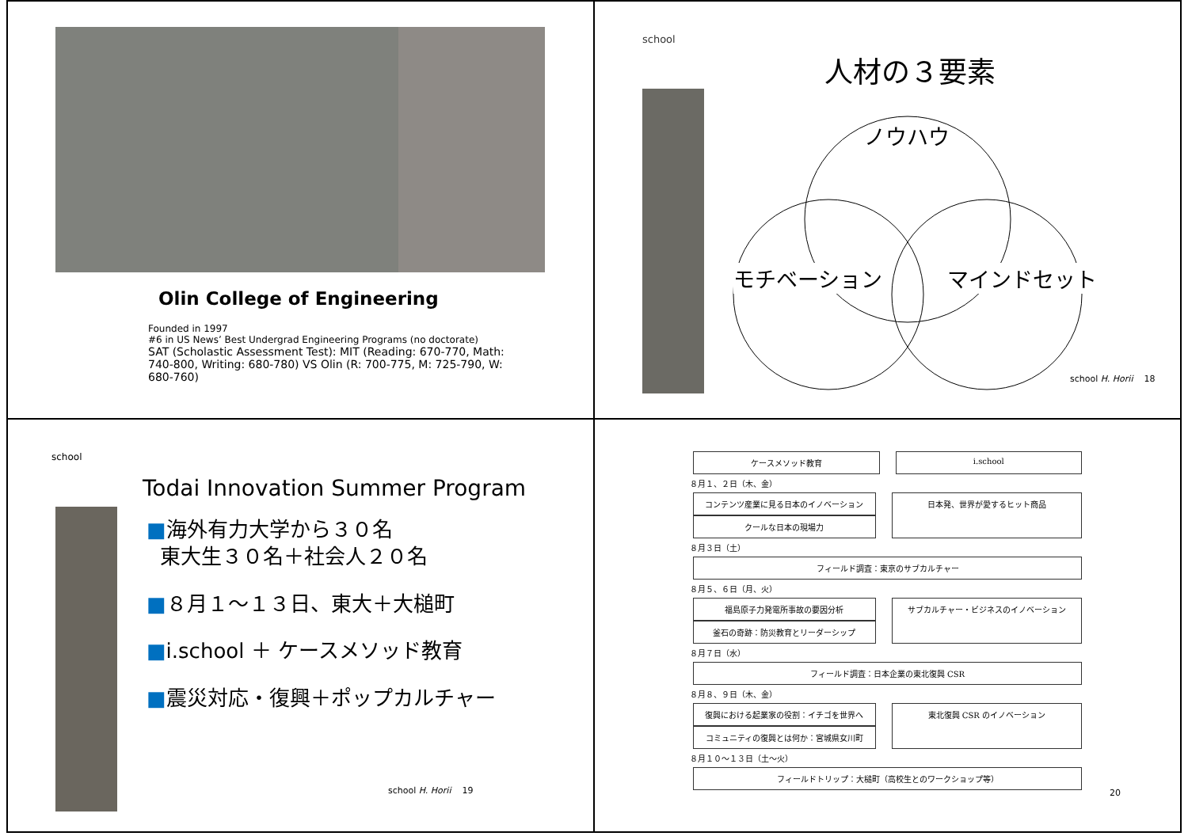Olin College of Engineering
Founded in 1997
#6 in US News’ Best Undergrad Engineering Programs (no doctorate)
SAT (Scholastic Assessment Test): MIT (Reading: 670-770, Math: 740-800, Writing: 680-780) VS Olin (R: 700-775, M: 725-790, W: 680-760)
school
人材の３要素
ノウハウ
モチベーション マインドセット
school H. Horii 18
school
Todai Innovation Summer Program
■海外有力大学から３０名
東大生３０名＋社会人２０名
■８月１～１３日、東大＋大槌町
■i.school ＋ ケースメソッド教育
■震災対応・復興＋ポップカルチャー
school H. Horii 19
ケースメソッド教育 i.school
８月１、２日（木、金）
コンテンツ産業に見る日本のイノベーション
クールな日本の現場力
日本発、世界が愛するヒット商品
８月３日（土）
フィールド調査：東京のサブカルチャー
８月５、６日（月、火）
福島原子力発電所事故の要因分析
釜石の奇跡：防災教育とリーダーシップ
サブカルチャー・ビジネスのイノベーション
８月７日（水）
フィールド調査：日本企業の東北復興 CSR
８月８、９日（木、金）
復興における起業家の役割：イチゴを世界へ
コミュニティの復興とは何か：宮城県女川町
東北復興 CSR のイノベーション
８月１０～１３日（土～火）
フィールドトリップ：大槌町（高校生とのワークショップ等）
20